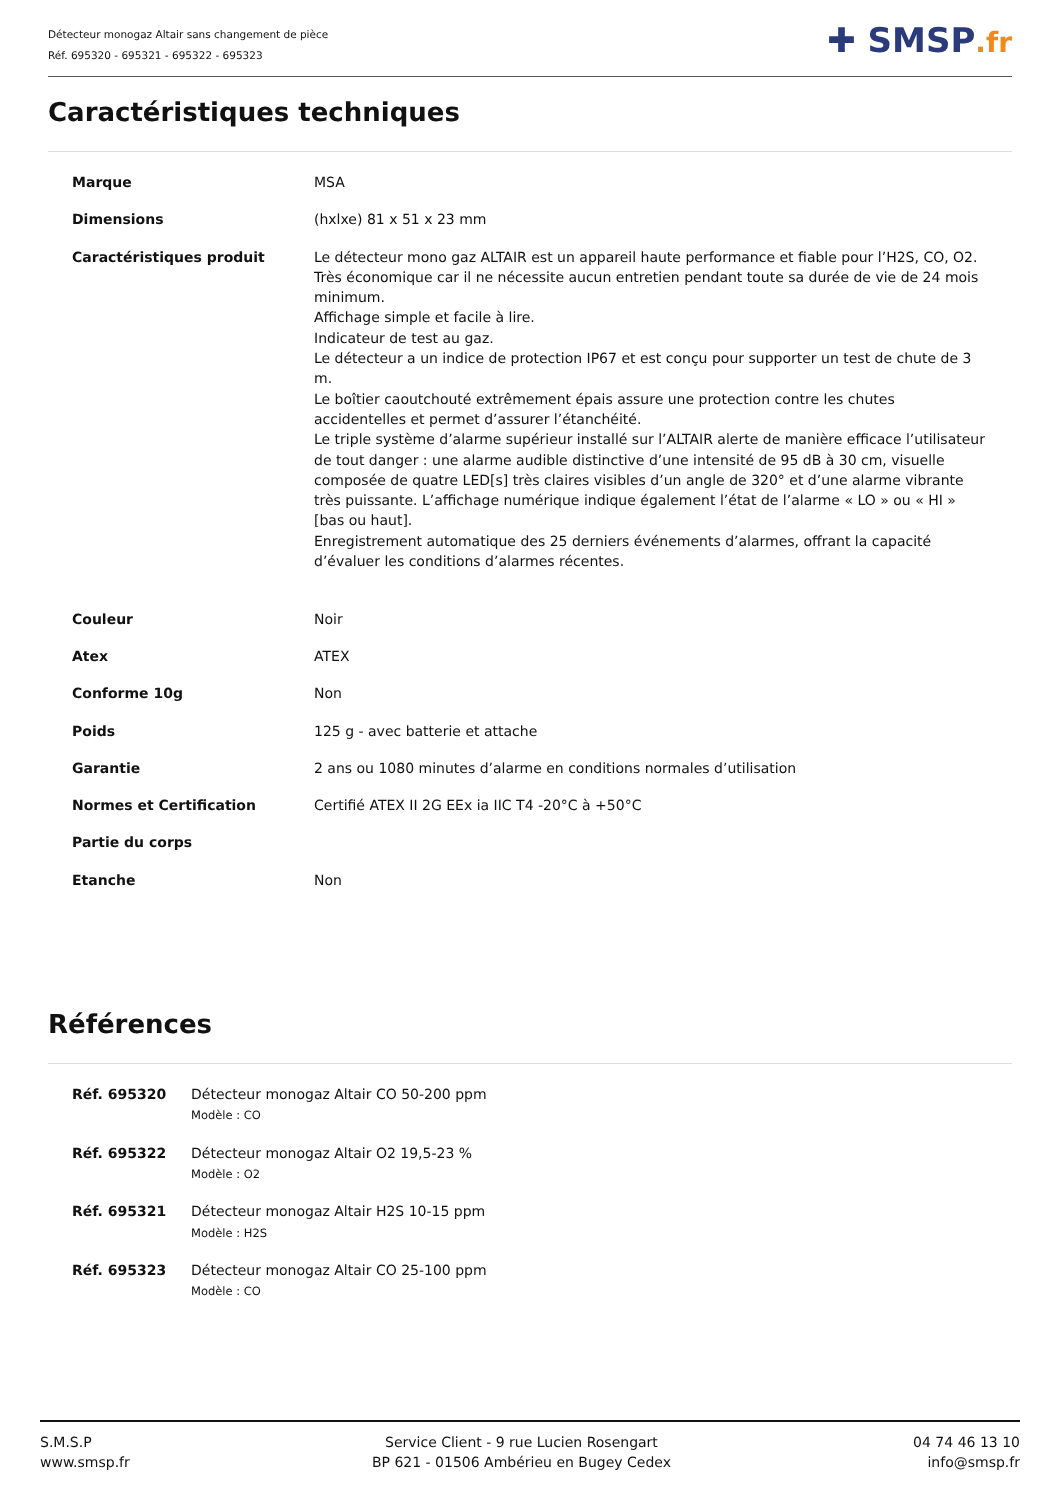Détecteur monogaz Altair sans changement de pièce
Réf. 695320 - 695321 - 695322 - 695323
✚ SMSP.fr
Caractéristiques techniques
| Marque | MSA |
| Dimensions | (hxlxe) 81 x 51 x 23 mm |
| Caractéristiques produit | Le détecteur mono gaz ALTAIR est un appareil haute performance et fiable pour l’H2S, CO, O2. Très économique car il ne nécessite aucun entretien pendant toute sa durée de vie de 24 mois minimum. Affichage simple et facile à lire. Indicateur de test au gaz. Le détecteur a un indice de protection IP67 et est conçu pour supporter un test de chute de 3 m. Le boîtier caoutchouté extrêmement épais assure une protection contre les chutes accidentelles et permet d’assurer l’étanchéité. Le triple système d’alarme supérieur installé sur l’ALTAIR alerte de manière efficace l’utilisateur de tout danger : une alarme audible distinctive d’une intensité de 95 dB à 30 cm, visuelle composée de quatre LED[s] très claires visibles d’un angle de 320° et d’une alarme vibrante très puissante. L’affichage numérique indique également l’état de l’alarme « LO » ou « HI » [bas ou haut]. Enregistrement automatique des 25 derniers événements d’alarmes, offrant la capacité d’évaluer les conditions d’alarmes récentes. |
| Couleur | Noir |
| Atex | ATEX |
| Conforme 10g | Non |
| Poids | 125 g - avec batterie et attache |
| Garantie | 2 ans ou 1080 minutes d’alarme en conditions normales d’utilisation |
| Normes et Certification | Certifié ATEX II 2G EEx ia IIC T4 -20°C à +50°C |
| Partie du corps | |
| Etanche | Non |
Références
| Réf. 695320 | Détecteur monogaz Altair CO 50-200 ppm Modèle : CO |
| Réf. 695322 | Détecteur monogaz Altair O2 19,5-23 % Modèle : O2 |
| Réf. 695321 | Détecteur monogaz Altair H2S 10-15 ppm Modèle : H2S |
| Réf. 695323 | Détecteur monogaz Altair CO 25-100 ppm Modèle : CO |
S.M.S.P
www.smsp.fr
Service Client - 9 rue Lucien Rosengart
BP 621 - 01506 Ambérieu en Bugey Cedex
04 74 46 13 10
info@smsp.fr